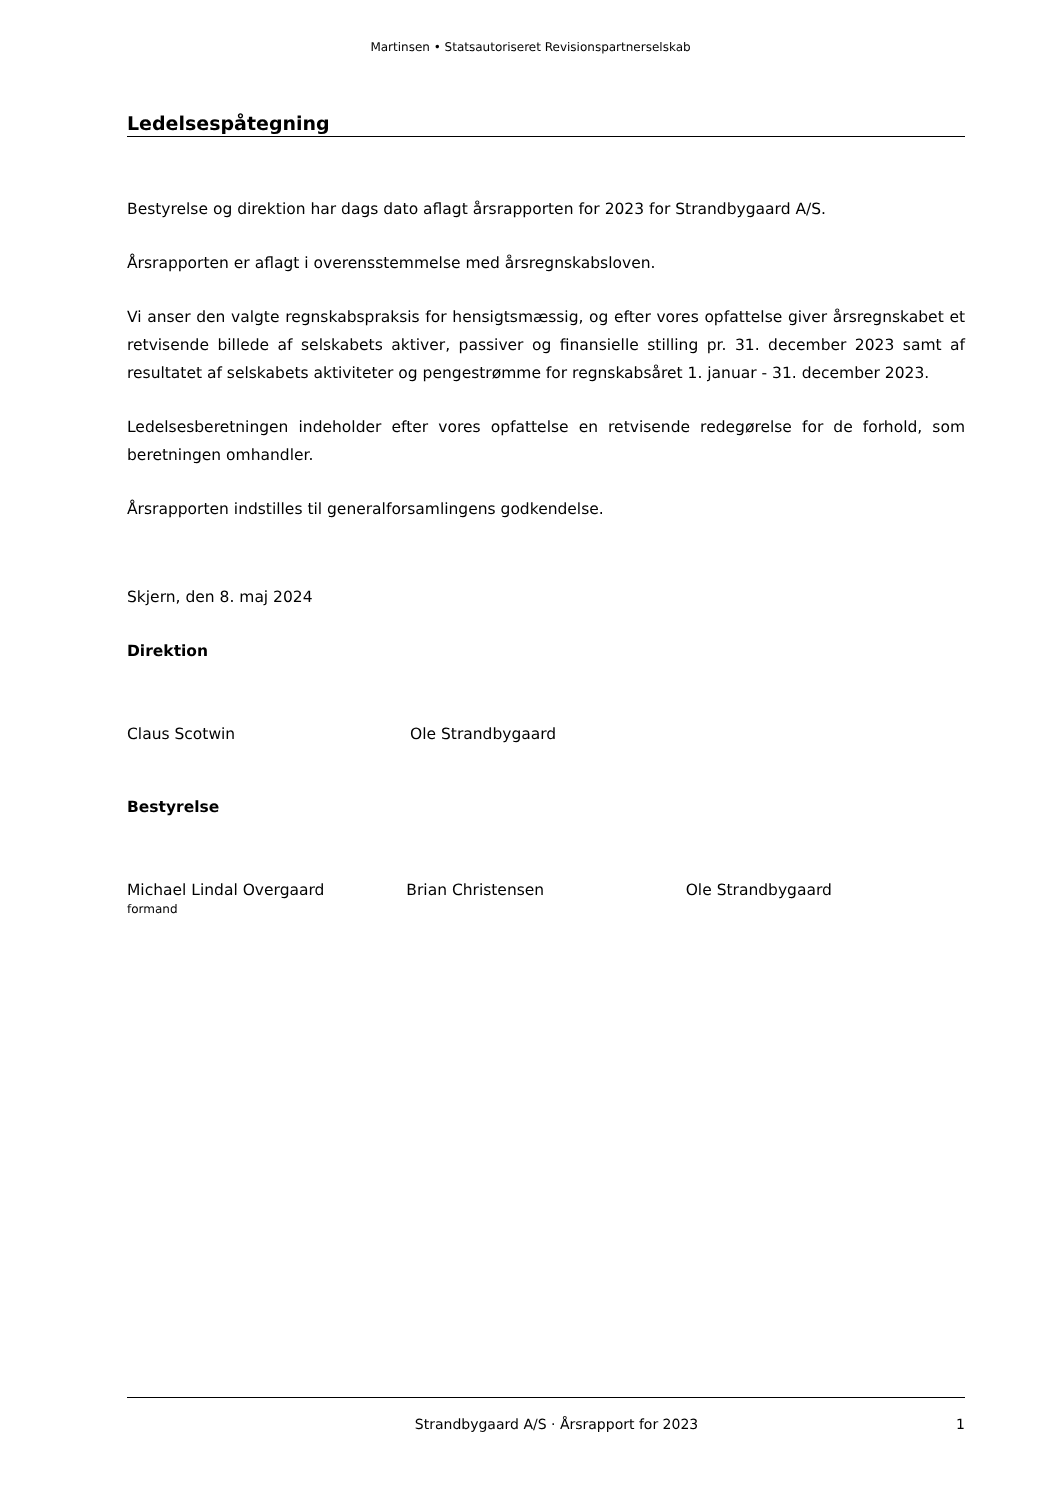Martinsen • Statsautoriseret Revisionspartnerselskab
Ledelsespåtegning
Bestyrelse og direktion har dags dato aflagt årsrapporten for 2023 for Strandbygaard A/S.
Årsrapporten er aflagt i overensstemmelse med årsregnskabsloven.
Vi anser den valgte regnskabspraksis for hensigtsmæssig, og efter vores opfattelse giver årsregnskabet et retvisende billede af selskabets aktiver, passiver og finansielle stilling pr. 31. december 2023 samt af resultatet af selskabets aktiviteter og pengestrømme for regnskabsåret 1. januar - 31. december 2023.
Ledelsesberetningen indeholder efter vores opfattelse en retvisende redegørelse for de forhold, som beretningen omhandler.
Årsrapporten indstilles til generalforsamlingens godkendelse.
Skjern, den 8. maj 2024
Direktion
Claus Scotwin Ole Strandbygaard
Bestyrelse
Michael Lindal Overgaard
formand
Brian Christensen Ole Strandbygaard
Strandbygaard A/S · Årsrapport for 2023 1